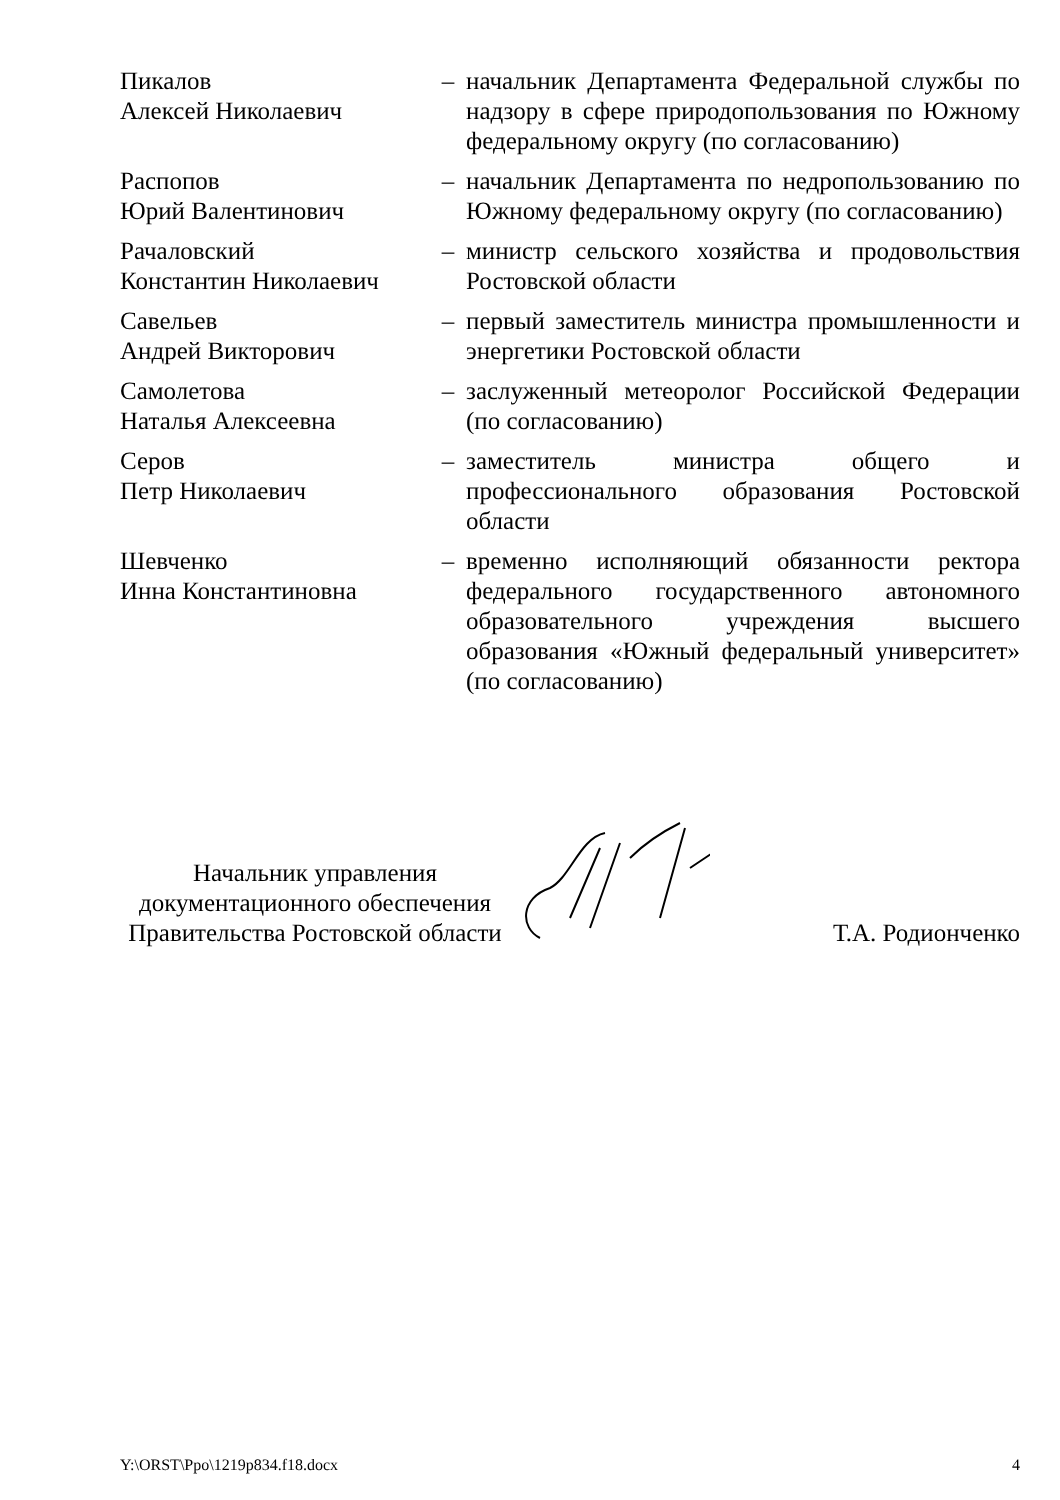Пикалов
Алексей Николаевич
– начальник Департамента Федеральной службы по надзору в сфере природопользования по Южному федеральному округу (по согласованию)
Распопов
Юрий Валентинович
– начальник Департамента по недропользованию по Южному федеральному округу (по согласованию)
Рачаловский
Константин Николаевич
– министр сельского хозяйства и продовольствия Ростовской области
Савельев
Андрей Викторович
– первый заместитель министра промышленности и энергетики Ростовской области
Самолетова
Наталья Алексеевна
– заслуженный метеоролог Российской Федерации (по согласованию)
Серов
Петр Николаевич
– заместитель министра общего и профессионального образования Ростовской области
Шевченко
Инна Константиновна
– временно исполняющий обязанности ректора федерального государственного автономного образовательного учреждения высшего образования «Южный федеральный университет» (по согласованию)
Начальник управления
документационного обеспечения
Правительства Ростовской области
Т.А. Родионченко
Y:\ORST\Ppo\1219p834.f18.docx 4